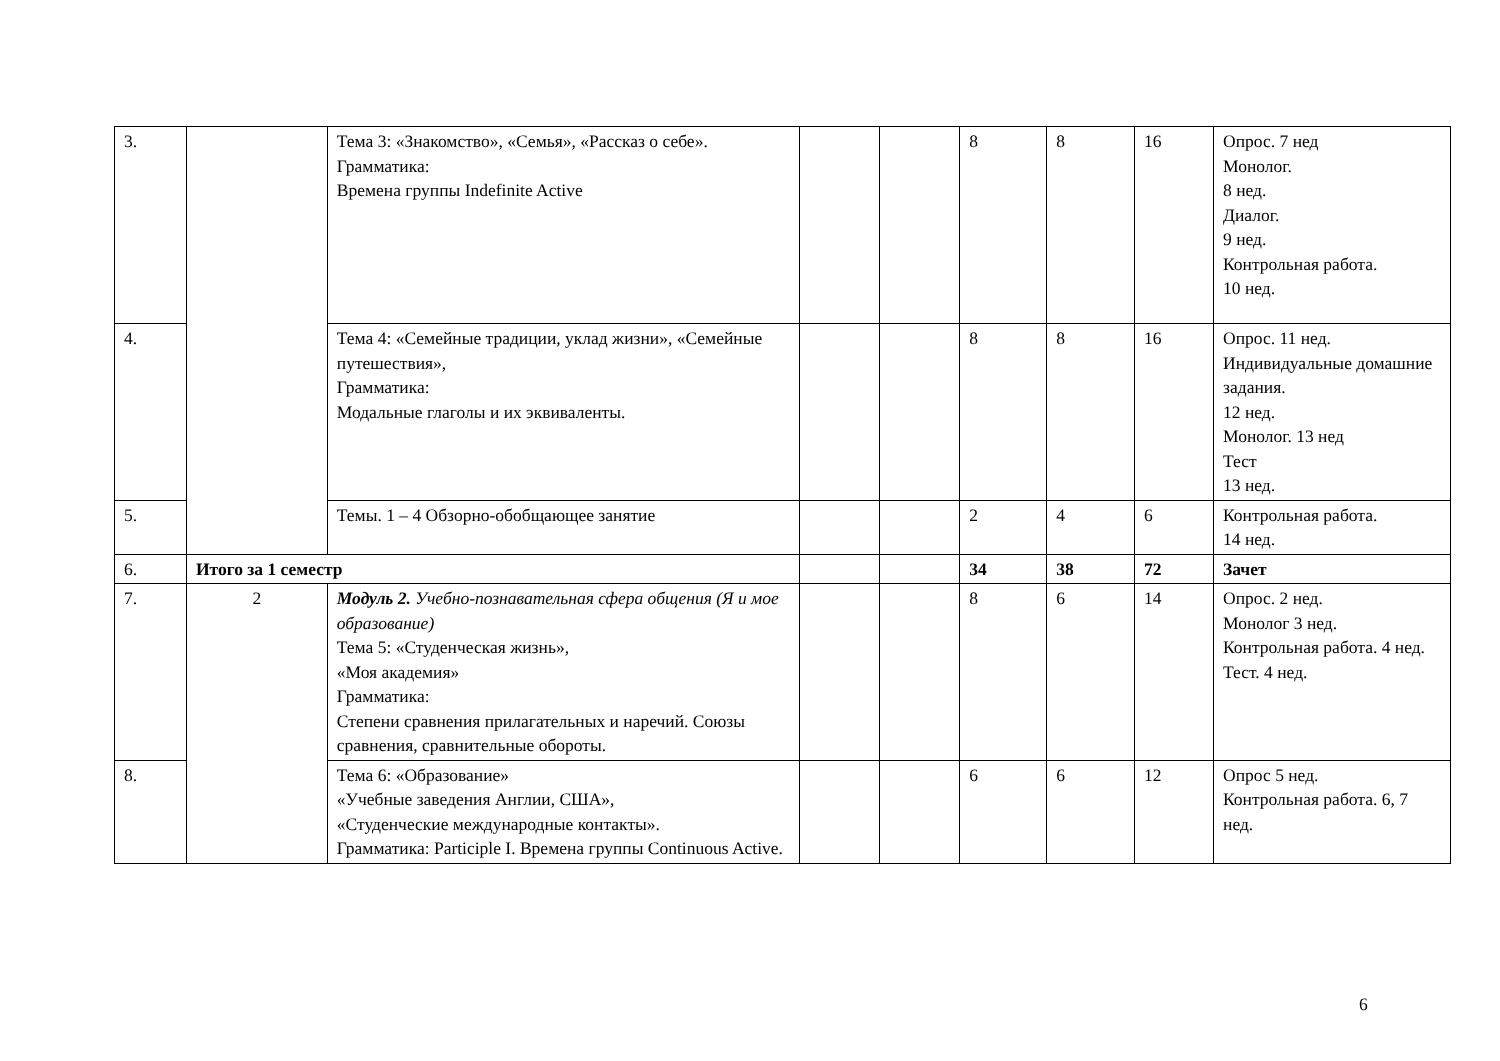| 3. | | Тема 3: «Знакомство», «Семья», «Рассказ о себе». Грамматика: Времена группы Indefinite Active | | | 8 | 8 | 16 | Опрос. 7 нед Монолог. 8 нед. Диалог. 9 нед. Контрольная работа. 10 нед. |
| 4. | | Тема 4: «Семейные традиции, уклад жизни», «Семейные путешествия», Грамматика: Модальные глаголы и их эквиваленты. | | | 8 | 8 | 16 | Опрос. 11 нед. Индивидуальные домашние задания. 12 нед. Монолог. 13 нед Тест 13 нед. |
| 5. | | Темы. 1 – 4 Обзорно-обобщающее занятие | | | 2 | 4 | 6 | Контрольная работа. 14 нед. |
| 6. | Итого за 1 семестр | | | | 34 | 38 | 72 | Зачет |
| 7. | 2 | Модуль 2. Учебно-познавательная сфера общения (Я и мое образование) Тема 5: «Студенческая жизнь», «Моя академия» Грамматика: Степени сравнения прилагательных и наречий. Союзы сравнения, сравнительные обороты. | | | 8 | 6 | 14 | Опрос. 2 нед. Монолог 3 нед. Контрольная работа. 4 нед. Тест. 4 нед. |
| 8. | | Тема 6: «Образование» «Учебные заведения Англии, США», «Студенческие международные контакты». Грамматика: Participle I. Времена группы Continuous Active. | | | 6 | 6 | 12 | Опрос 5 нед. Контрольная работа. 6, 7 нед. |
6